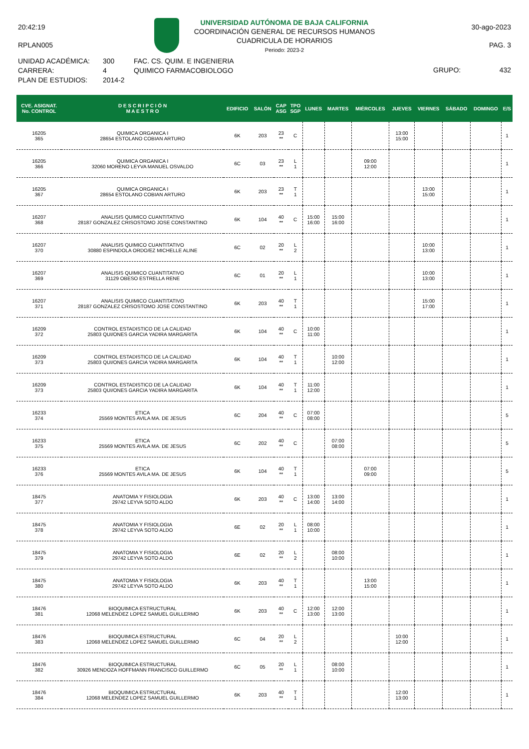20:42:19
RPLAN005
UNIVERSIDAD AUTÓNOMA DE BAJA CALIFORNIA
COORDINACIÓN GENERAL DE RECURSOS HUMANOS
CUADRICULA DE HORARIOS
Periodo: 2023-2
30-ago-2023
PAG. 3
UNIDAD ACADÉMICA:
CARRERA:
PLAN DE ESTUDIOS:
300
4
2014-2
FAC. CS. QUIM. E INGENIERIA
QUIMICO FARMACOBIOLOGO
GRUPO: 432
| CVE. ASIGNAT. No. CONTROL | D E S C R I P C I Ó N M A E S T R O | EDIFICIO | SALÓN | CAP ASG | TPO SGP | LUNES | MARTES | MIÉRCOLES | JUEVES | VIERNES | SÁBADO | DOMINGO | E/S |
| --- | --- | --- | --- | --- | --- | --- | --- | --- | --- | --- | --- | --- | --- |
| 16205 365 | QUIMICA ORGANICA I 28654 ESTOLANO COBIAN ARTURO | 6K | 203 | 23 ** | C | | | | 13:00 15:00 | | | | 1 |
| 16205 366 | QUIMICA ORGANICA I 32060 MORENO LEYVA MANUEL OSVALDO | 6C | 03 | 23 ** | L 1 | | | 09:00 12:00 | | | | | 1 |
| 16205 367 | QUIMICA ORGANICA I 28654 ESTOLANO COBIAN ARTURO | 6K | 203 | 23 ** | T 1 | | | | | 13:00 15:00 | | | 1 |
| 16207 368 | ANALISIS QUIMICO CUANTITATIVO 28187 GONZALEZ CRISOSTOMO JOSE CONSTANTINO | 6K | 104 | 40 ** | C | 15:00 16:00 | 15:00 16:00 | | | | | | 1 |
| 16207 370 | ANALISIS QUIMICO CUANTITATIVO 30880 ESPINDOLA ORDO/EZ MICHELLE ALINE | 6C | 02 | 20 ** | L 2 | | | | | 10:00 13:00 | | | 1 |
| 16207 369 | ANALISIS QUIMICO CUANTITATIVO 31129 OBESO ESTRELLA RENE | 6C | 01 | 20 ** | L 1 | | | | | 10:00 13:00 | | | 1 |
| 16207 371 | ANALISIS QUIMICO CUANTITATIVO 28187 GONZALEZ CRISOSTOMO JOSE CONSTANTINO | 6K | 203 | 40 ** | T 1 | | | | | 15:00 17:00 | | | 1 |
| 16209 372 | CONTROL ESTADISTICO DE LA CALIDAD 25803 QUI/ONES GARCIA YADIRA MARGARITA | 6K | 104 | 40 ** | C | 10:00 11:00 | | | | | | | 1 |
| 16209 373 | CONTROL ESTADISTICO DE LA CALIDAD 25803 QUI/ONES GARCIA YADIRA MARGARITA | 6K | 104 | 40 ** | T 1 | | 10:00 12:00 | | | | | | 1 |
| 16209 373 | CONTROL ESTADISTICO DE LA CALIDAD 25803 QUI/ONES GARCIA YADIRA MARGARITA | 6K | 104 | 40 ** | T 1 | 11:00 12:00 | | | | | | | 1 |
| 16233 374 | ETICA 25569 MONTES AVILA MA. DE JESUS | 6C | 204 | 40 ** | C | 07:00 08:00 | | | | | | | 5 |
| 16233 375 | ETICA 25569 MONTES AVILA MA. DE JESUS | 6C | 202 | 40 ** | C | | 07:00 08:00 | | | | | | 5 |
| 16233 376 | ETICA 25569 MONTES AVILA MA. DE JESUS | 6K | 104 | 40 ** | T 1 | | | 07:00 09:00 | | | | | 5 |
| 18475 377 | ANATOMIA Y FISIOLOGIA 29742 LEYVA SOTO ALDO | 6K | 203 | 40 ** | C | 13:00 14:00 | 13:00 14:00 | | | | | | 1 |
| 18475 378 | ANATOMIA Y FISIOLOGIA 29742 LEYVA SOTO ALDO | 6E | 02 | 20 ** | L 1 | 08:00 10:00 | | | | | | | 1 |
| 18475 379 | ANATOMIA Y FISIOLOGIA 29742 LEYVA SOTO ALDO | 6E | 02 | 20 ** | L 2 | | 08:00 10:00 | | | | | | 1 |
| 18475 380 | ANATOMIA Y FISIOLOGIA 29742 LEYVA SOTO ALDO | 6K | 203 | 40 ** | T 1 | | | 13:00 15:00 | | | | | 1 |
| 18476 381 | BIOQUIMICA ESTRUCTURAL 12068 MELENDEZ LOPEZ SAMUEL GUILLERMO | 6K | 203 | 40 ** | C | 12:00 13:00 | 12:00 13:00 | | | | | | 1 |
| 18476 383 | BIOQUIMICA ESTRUCTURAL 12068 MELENDEZ LOPEZ SAMUEL GUILLERMO | 6C | 04 | 20 ** | L 2 | | | | 10:00 12:00 | | | | 1 |
| 18476 382 | BIOQUIMICA ESTRUCTURAL 30926 MENDOZA HOFFMANN FRANCISCO GUILLERMO | 6C | 05 | 20 ** | L 1 | | 08:00 10:00 | | | | | | 1 |
| 18476 384 | BIOQUIMICA ESTRUCTURAL 12068 MELENDEZ LOPEZ SAMUEL GUILLERMO | 6K | 203 | 40 ** | T 1 | | | | 12:00 13:00 | | | | 1 |